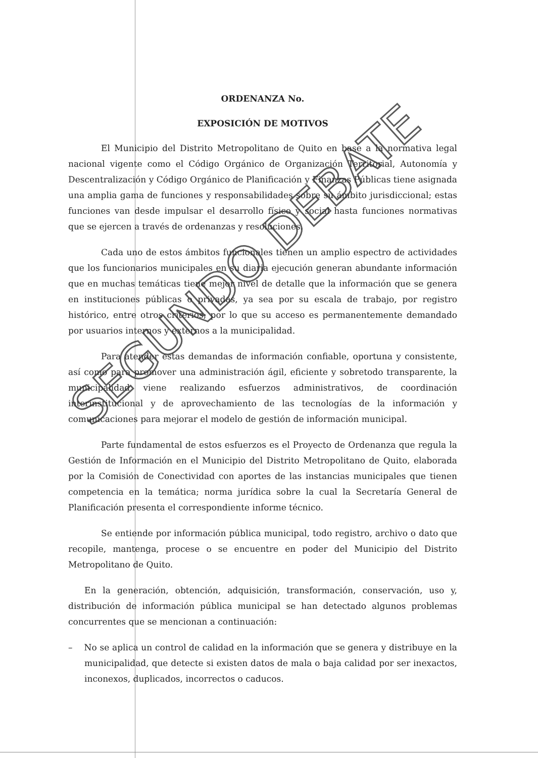ORDENANZA No.
EXPOSICIÓN DE MOTIVOS
El Municipio del Distrito Metropolitano de Quito en base a la normativa legal nacional vigente como el Código Orgánico de Organización Territorial, Autonomía y Descentralización y Código Orgánico de Planificación y Finanzas Públicas tiene asignada una amplia gama de funciones y responsabilidades sobre su ámbito jurisdiccional; estas funciones van desde impulsar el desarrollo físico y social hasta funciones normativas que se ejercen a través de ordenanzas y resoluciones.
Cada uno de estos ámbitos funcionales tienen un amplio espectro de actividades que los funcionarios municipales en su diaria ejecución generan abundante información que en muchas temáticas tiene mejor nivel de detalle que la información que se genera en instituciones públicas o privadas, ya sea por su escala de trabajo, por registro histórico, entre otros criterios; por lo que su acceso es permanentemente demandado por usuarios internos y externos a la municipalidad.
Para atender estas demandas de información confiable, oportuna y consistente, así como para promover una administración ágil, eficiente y sobretodo transparente, la municipalidad viene realizando esfuerzos administrativos, de coordinación interinstitucional y de aprovechamiento de las tecnologías de la información y comunicaciones para mejorar el modelo de gestión de información municipal.
Parte fundamental de estos esfuerzos es el Proyecto de Ordenanza que regula la Gestión de Información en el Municipio del Distrito Metropolitano de Quito, elaborada por la Comisión de Conectividad con aportes de las instancias municipales que tienen competencia en la temática; norma jurídica sobre la cual la Secretaría General de Planificación presenta el correspondiente informe técnico.
Se entiende por información pública municipal, todo registro, archivo o dato que recopile, mantenga, procese o se encuentre en poder del Municipio del Distrito Metropolitano de Quito.
En la generación, obtención, adquisición, transformación, conservación, uso y, distribución de información pública municipal se han detectado algunos problemas concurrentes que se mencionan a continuación:
– No se aplica un control de calidad en la información que se genera y distribuye en la municipalidad, que detecte si existen datos de mala o baja calidad por ser inexactos, inconexos, duplicados, incorrectos o caducos.
SEGUNDO DEBATE